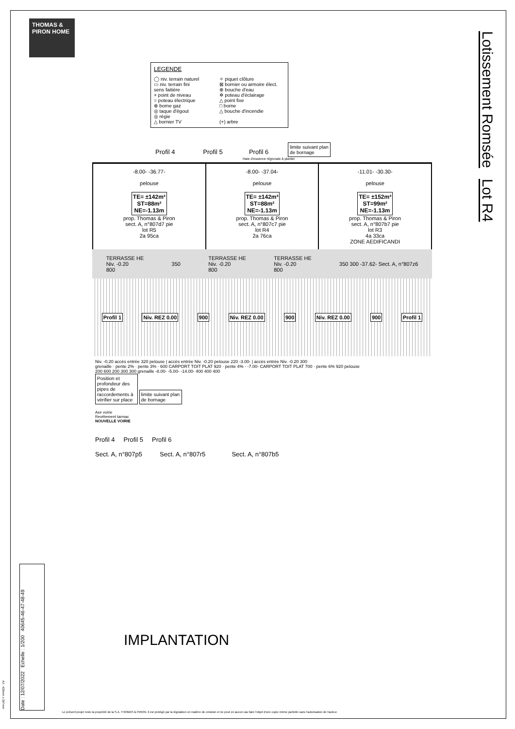THOMAS & PIRON HOME
LEGENDE
◯ niv. terrain naturel
▭ niv. terrain fini
sens faitière
+ point de niveau
○ poteau électrique
⊕ borne gaz
◎ taque d'égout
◎ régie
△ bornier TV
✧ piquet clôture
⊠ bornier ou armoire élect.
⊕ bouche d'eau
✲ poteau d'éclairage
△ point fixe
□ borne
△ bouche d'incendie
(+) arbre
Lotissement Romsée Lot R4
Profil 4 Profil 5 Profil 6 limite suivant plan de bornage
Haie d'essence régionale à planter
-8.00- -36.77-
pelouse
TE= ±142m³
ST=88m²
NE=-1.13m
prop. Thomas & Piron
sect. A, n°807d7 pie
lot R5
2a 95ca
-8.00- -37.04-
pelouse
TE= ±142m³
ST=88m²
NE=-1.13m
prop. Thomas & Piron
sect. A, n°807c7 pie
lot R4
2a 76ca
-11.01- -30.30-
pelouse
TE= ±152m³
ST=99m²
NE=-1.13m
prop. Thomas & Piron
sect. A, n°807b7 pie
lot R3
4a 33ca
ZONE AEDIFICANDI
TERRASSE HE
Niv. -0.20
800
350
TERRASSE HE
Niv. -0.20
800
TERRASSE HE
Niv. -0.20
800
350 300 -37.62- Sect. A, n°807z6
Profil 1 Niv. REZ 0.00 900 Niv. REZ 0.00 900 Niv. REZ 0.00 900 Profil 1
Niv. -0.20 accès entrée 320 pelouse | accès entrée Niv. -0.20 pelouse 220 -3.00- | accès entrée Niv. -0.20 300
grenaille · pente 2% · pente 3% · 600 CARPORT TOIT PLAT 920 · pente 4% · -7.00- CARPORT TOIT PLAT 700 · pente 6% 920 pelouse
200 600 200 300 300 grenaille -8.00- -5.00- -14.00- 400 400 400
Position et profondeur des pipes de raccordements à vérifier sur place limite suivant plan de bornage
Axe voirie
Revêtement tarmac
NOUVELLE VOIRIE
Profil 4 Profil 5 Profil 6
Sect. A, n°807p5 Sect. A, n°807r5 Sect. A, n°807b5
IMPLANTATION
Date : 12/07/2022 Echelle : 1/200 40645-46-47-48-49
A3 : 420mm x 297mm
Le présent projet reste la propriété de la S.A. THOMAS & PIRON. Il est protégé par la législation en matière de création et ne peut en aucun cas faire l'objet d'une copie même partielle sans l'autorisation de l'auteur.